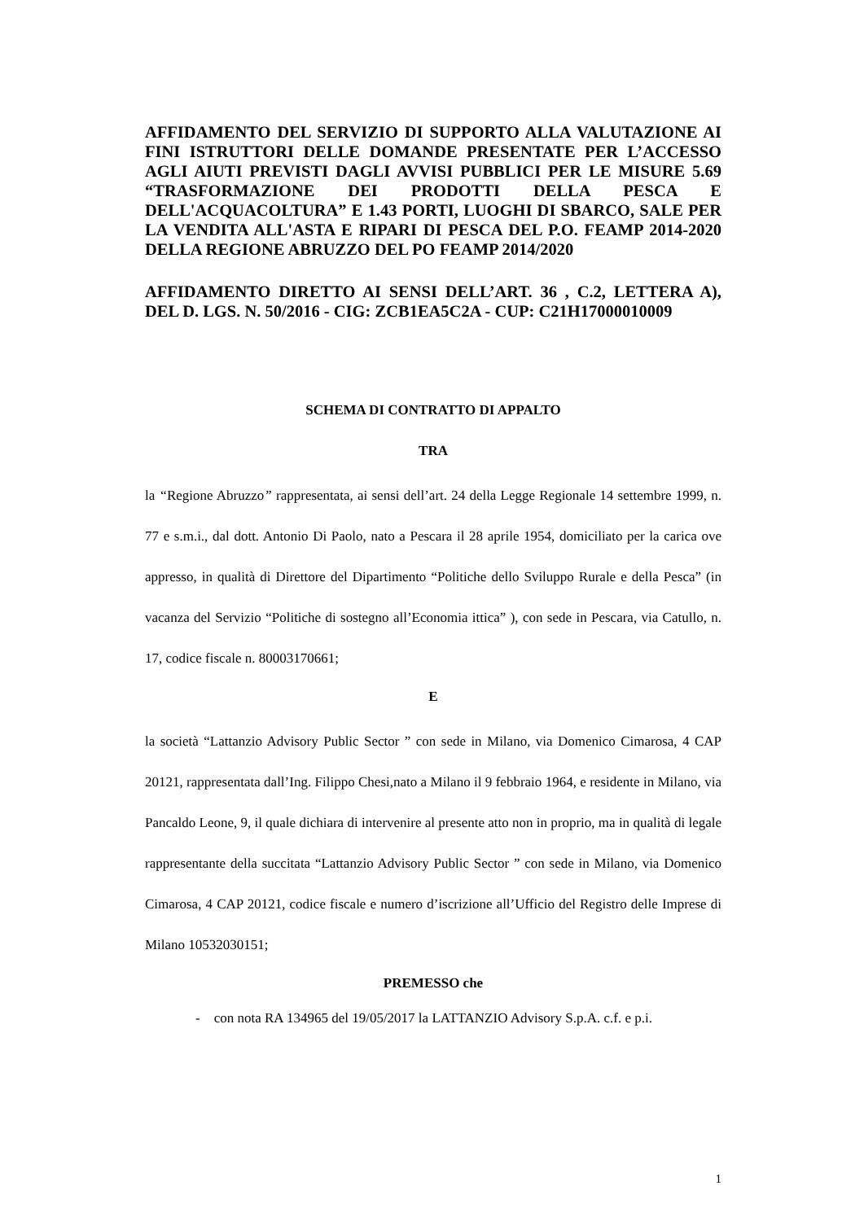AFFIDAMENTO DEL SERVIZIO DI SUPPORTO ALLA VALUTAZIONE AI FINI ISTRUTTORI DELLE DOMANDE PRESENTATE PER L’ACCESSO AGLI AIUTI PREVISTI DAGLI AVVISI PUBBLICI PER LE MISURE 5.69 “TRASFORMAZIONE DEI PRODOTTI DELLA PESCA E DELL'ACQUACOLTURA” E 1.43 PORTI, LUOGHI DI SBARCO, SALE PER LA VENDITA ALL'ASTA E RIPARI DI PESCA DEL P.O. FEAMP 2014-2020 DELLA REGIONE ABRUZZO DEL PO FEAMP 2014/2020
AFFIDAMENTO DIRETTO AI SENSI DELL’ART. 36 , C.2, LETTERA A), DEL D. LGS. N. 50/2016 - CIG: ZCB1EA5C2A - CUP: C21H17000010009
SCHEMA DI CONTRATTO DI APPALTO
TRA
la “Regione Abruzzo” rappresentata, ai sensi dell’art. 24 della Legge Regionale 14 settembre 1999, n. 77 e s.m.i., dal dott. Antonio Di Paolo, nato a Pescara il 28 aprile 1954, domiciliato per la carica ove appresso, in qualità di Direttore del Dipartimento “Politiche dello Sviluppo Rurale e della Pesca” (in vacanza del Servizio “Politiche di sostegno all’Economia ittica” ), con sede in Pescara, via Catullo, n. 17, codice fiscale n. 80003170661;
E
la società “Lattanzio Advisory Public Sector ” con sede in Milano, via Domenico Cimarosa, 4 CAP 20121, rappresentata dall’Ing. Filippo Chesi,nato a Milano il 9 febbraio 1964, e residente in Milano, via Pancaldo Leone, 9, il quale dichiara di intervenire al presente atto non in proprio, ma in qualità di legale rappresentante della succitata “Lattanzio Advisory Public Sector ” con sede in Milano, via Domenico Cimarosa, 4 CAP 20121, codice fiscale e numero d’iscrizione all’Ufficio del Registro delle Imprese di Milano 10532030151;
PREMESSO che
- con nota RA 134965 del 19/05/2017 la LATTANZIO Advisory S.p.A. c.f. e p.i.
1